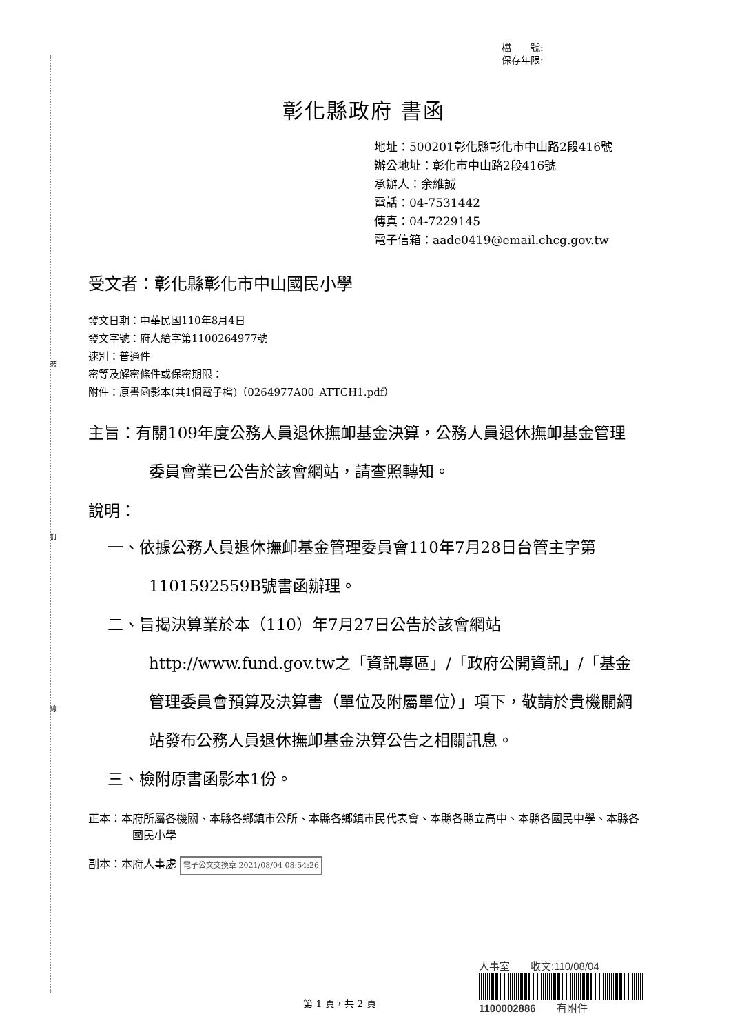裝
訂
線
檔　　號:
保存年限:
彰化縣政府 書函
地址：500201彰化縣彰化市中山路2段416號
辦公地址：彰化市中山路2段416號
承辦人：余維誠
電話：04-7531442
傳真：04-7229145
電子信箱：aade0419@email.chcg.gov.tw
受文者：彰化縣彰化市中山國民小學
發文日期：中華民國110年8月4日
發文字號：府人給字第1100264977號
速別：普通件
密等及解密條件或保密期限：
附件：原書函影本(共1個電子檔)（0264977A00_ATTCH1.pdf）
主旨：有關109年度公務人員退休撫卹基金決算，公務人員退休撫卹基金管理委員會業已公告於該會網站，請查照轉知。
說明：
一、依據公務人員退休撫卹基金管理委員會110年7月28日台管主字第1101592559B號書函辦理。
二、旨揭決算業於本（110）年7月27日公告於該會網站http://www.fund.gov.tw之「資訊專區」/「政府公開資訊」/「基金管理委員會預算及決算書（單位及附屬單位）」項下，敬請於貴機關網站發布公務人員退休撫卹基金決算公告之相關訊息。
三、檢附原書函影本1份。
正本：本府所屬各機關、本縣各鄉鎮市公所、本縣各鄉鎮市民代表會、本縣各縣立高中、本縣各國民中學、本縣各國民小學
副本：本府人事處 電子公文交換章 2021/08/04 08:54:26
人事室　　收文:110/08/04
1100002886　　有附件
第 1 頁，共 2 頁